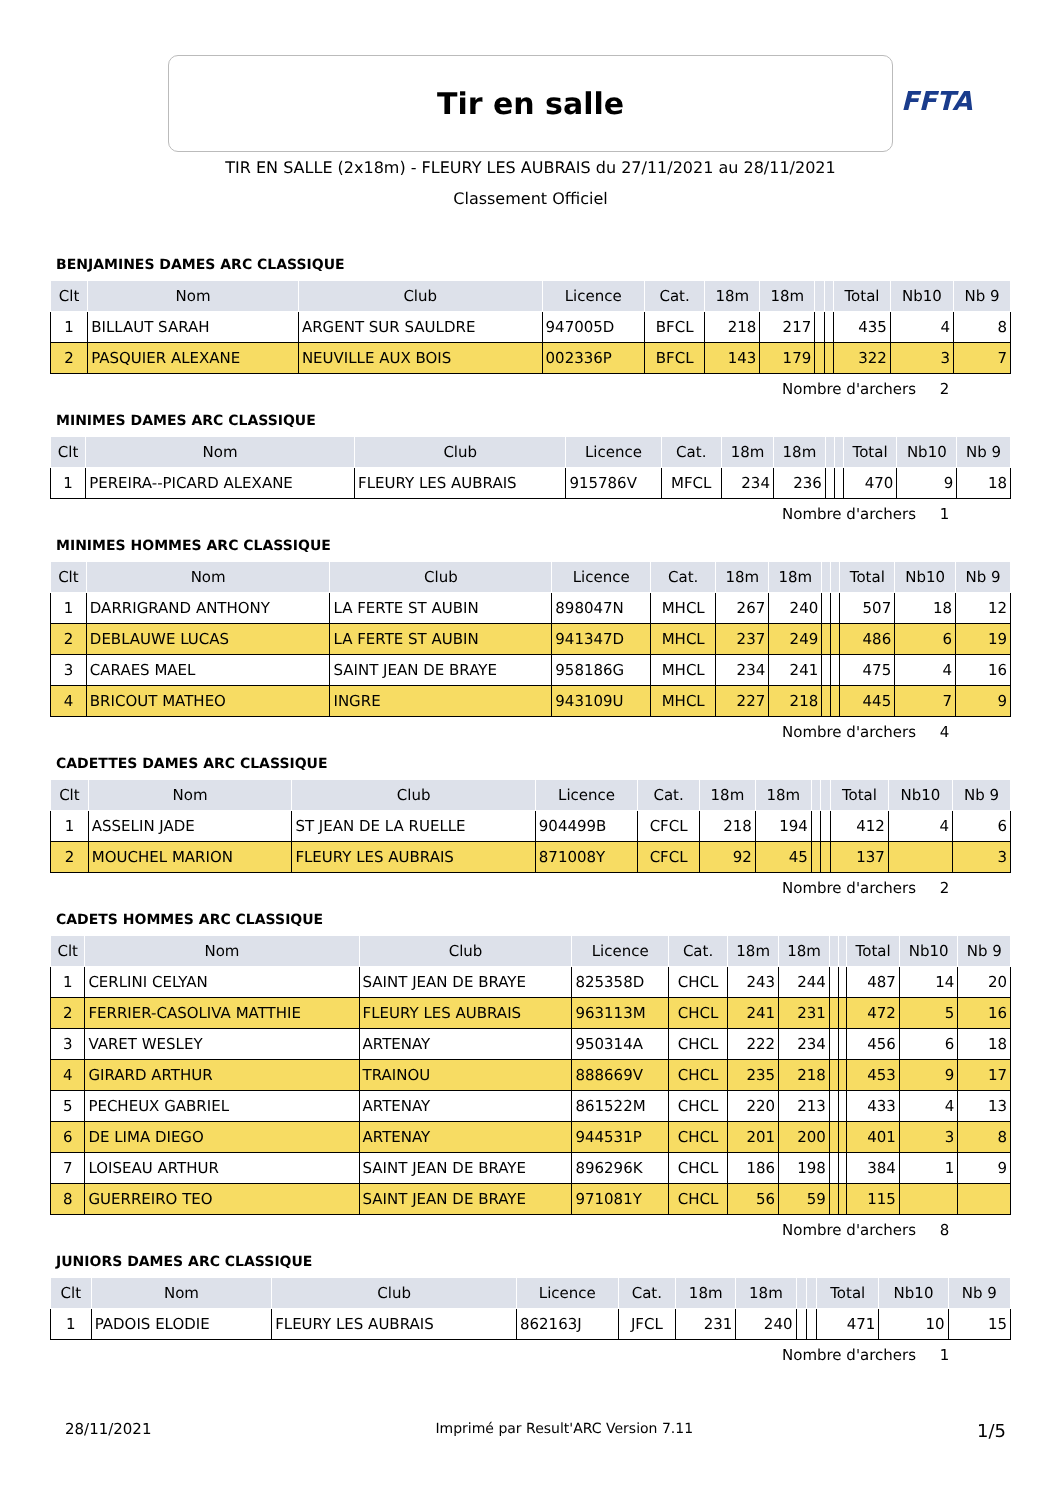Tir en salle
FFTA
TIR EN SALLE (2x18m) - FLEURY LES AUBRAIS du 27/11/2021 au 28/11/2021
Classement Officiel
BENJAMINES DAMES ARC CLASSIQUE
| Clt | Nom | Club | Licence | Cat. | 18m | 18m | | | Total | Nb10 | Nb 9 |
| --- | --- | --- | --- | --- | --- | --- | --- | --- | --- | --- | --- |
| 1 | BILLAUT SARAH | ARGENT SUR SAULDRE | 947005D | BFCL | 218 | 217 | | | 435 | 4 | 8 |
| 2 | PASQUIER ALEXANE | NEUVILLE AUX BOIS | 002336P | BFCL | 143 | 179 | | | 322 | 3 | 7 |
Nombre d'archers 2
MINIMES DAMES ARC CLASSIQUE
| Clt | Nom | Club | Licence | Cat. | 18m | 18m | | | Total | Nb10 | Nb 9 |
| --- | --- | --- | --- | --- | --- | --- | --- | --- | --- | --- | --- |
| 1 | PEREIRA--PICARD ALEXANE | FLEURY LES AUBRAIS | 915786V | MFCL | 234 | 236 | | | 470 | 9 | 18 |
Nombre d'archers 1
MINIMES HOMMES ARC CLASSIQUE
| Clt | Nom | Club | Licence | Cat. | 18m | 18m | | | Total | Nb10 | Nb 9 |
| --- | --- | --- | --- | --- | --- | --- | --- | --- | --- | --- | --- |
| 1 | DARRIGRAND ANTHONY | LA FERTE ST AUBIN | 898047N | MHCL | 267 | 240 | | | 507 | 18 | 12 |
| 2 | DEBLAUWE LUCAS | LA FERTE ST AUBIN | 941347D | MHCL | 237 | 249 | | | 486 | 6 | 19 |
| 3 | CARAES MAEL | SAINT JEAN DE BRAYE | 958186G | MHCL | 234 | 241 | | | 475 | 4 | 16 |
| 4 | BRICOUT MATHEO | INGRE | 943109U | MHCL | 227 | 218 | | | 445 | 7 | 9 |
Nombre d'archers 4
CADETTES DAMES ARC CLASSIQUE
| Clt | Nom | Club | Licence | Cat. | 18m | 18m | | | Total | Nb10 | Nb 9 |
| --- | --- | --- | --- | --- | --- | --- | --- | --- | --- | --- | --- |
| 1 | ASSELIN JADE | ST JEAN DE LA RUELLE | 904499B | CFCL | 218 | 194 | | | 412 | 4 | 6 |
| 2 | MOUCHEL MARION | FLEURY LES AUBRAIS | 871008Y | CFCL | 92 | 45 | | | 137 | | 3 |
Nombre d'archers 2
CADETS HOMMES ARC CLASSIQUE
| Clt | Nom | Club | Licence | Cat. | 18m | 18m | | | Total | Nb10 | Nb 9 |
| --- | --- | --- | --- | --- | --- | --- | --- | --- | --- | --- | --- |
| 1 | CERLINI CELYAN | SAINT JEAN DE BRAYE | 825358D | CHCL | 243 | 244 | | | 487 | 14 | 20 |
| 2 | FERRIER-CASOLIVA MATTHIE | FLEURY LES AUBRAIS | 963113M | CHCL | 241 | 231 | | | 472 | 5 | 16 |
| 3 | VARET WESLEY | ARTENAY | 950314A | CHCL | 222 | 234 | | | 456 | 6 | 18 |
| 4 | GIRARD ARTHUR | TRAINOU | 888669V | CHCL | 235 | 218 | | | 453 | 9 | 17 |
| 5 | PECHEUX GABRIEL | ARTENAY | 861522M | CHCL | 220 | 213 | | | 433 | 4 | 13 |
| 6 | DE LIMA DIEGO | ARTENAY | 944531P | CHCL | 201 | 200 | | | 401 | 3 | 8 |
| 7 | LOISEAU ARTHUR | SAINT JEAN DE BRAYE | 896296K | CHCL | 186 | 198 | | | 384 | 1 | 9 |
| 8 | GUERREIRO TEO | SAINT JEAN DE BRAYE | 971081Y | CHCL | 56 | 59 | | | 115 | | |
Nombre d'archers 8
JUNIORS DAMES ARC CLASSIQUE
| Clt | Nom | Club | Licence | Cat. | 18m | 18m | | | Total | Nb10 | Nb 9 |
| --- | --- | --- | --- | --- | --- | --- | --- | --- | --- | --- | --- |
| 1 | PADOIS ELODIE | FLEURY LES AUBRAIS | 862163J | JFCL | 231 | 240 | | | 471 | 10 | 15 |
Nombre d'archers 1
28/11/2021 Imprimé par Result'ARC Version 7.11 1/5